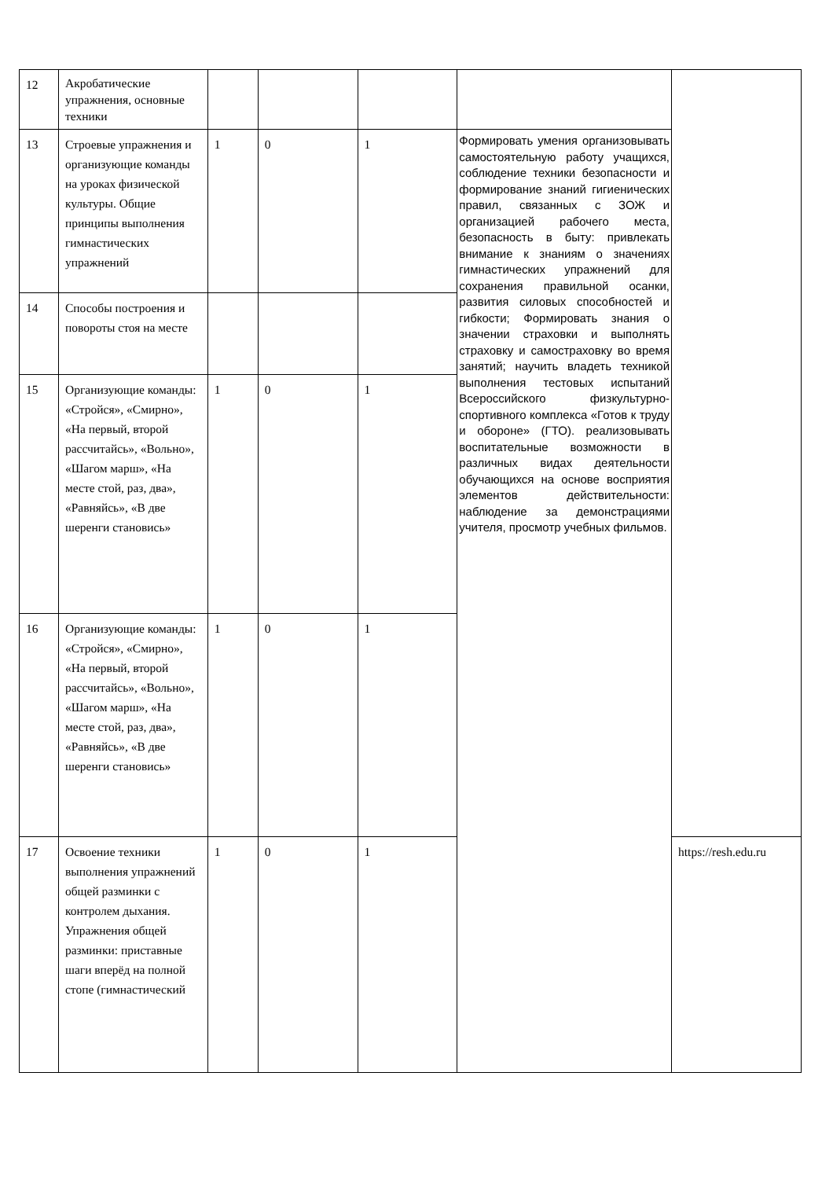| 12 | Акробатические упражнения, основные техники | | | | | |
| 13 | Строевые упражнения и организующие команды на уроках физической культуры. Общие принципы выполнения гимнастических упражнений | 1 | 0 | 1 | Формировать умения организовывать самостоятельную работу учащихся, соблюдение техники безопасности и формирование знаний гигиенических правил, связанных с ЗОЖ и организацией рабочего места, безопасность в быту: привлекать внимание к знаниям о значениях гимнастических упражнений для сохранения правильной осанки, развития силовых способностей и гибкости; Формировать знания о значении страховки и выполнять страховку и самостраховку во время занятий; научить владеть техникой выполнения тестовых испытаний Всероссийского физкультурно-спортивного комплекса «Готов к труду и обороне» (ГТО). реализовывать воспитательные возможности в различных видах деятельности обучающихся на основе восприятия элементов действительности: наблюдение за демонстрациями учителя, просмотр учебных фильмов. | |
| 14 | Способы построения и повороты стоя на месте | | | | | |
| 15 | Организующие команды: «Стройся», «Смирно», «На первый, второй рассчитайсь», «Вольно», «Шагом марш», «На месте стой, раз, два», «Равняйсь», «В две шеренги становись» | 1 | 0 | 1 | | |
| 16 | Организующие команды: «Стройся», «Смирно», «На первый, второй рассчитайсь», «Вольно», «Шагом марш», «На месте стой, раз, два», «Равняйсь», «В две шеренги становись» | 1 | 0 | 1 | | |
| 17 | Освоение техники выполнения упражнений общей разминки с контролем дыхания. Упражнения общей разминки: приставные шаги вперёд на полной стопе (гимнастический | 1 | 0 | 1 | | https://resh.edu.ru |